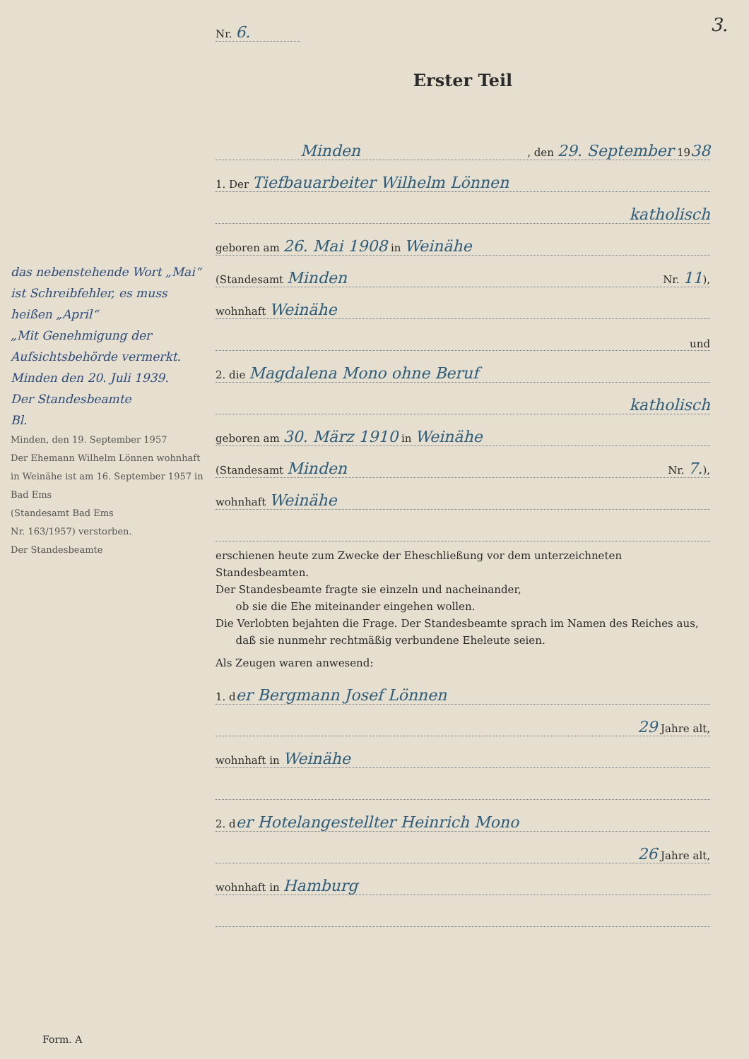3.
das nebenstehende Wort „Mai“ ist Schreibfehler, es muss heißen „April“
„Mit Genehmigung der Aufsichtsbehörde vermerkt.
Minden den 20. Juli 1939.
Der Standesbeamte
Bl.
Minden, den 19. September 1957
Der Ehemann Wilhelm Lönnen wohnhaft in Weinähe ist am 16. September 1957 in Bad Ems
(Standesamt Bad Ems
Nr. 163/1957) verstorben.
Der Standesbeamte
Nr. 6.
Erster Teil
Minden, den 29. September 1938
1. Der Tiefbauarbeiter Wilhelm Lönnen
katholisch
geboren am 26. Mai 1908 in Weinähe
(Standesamt Minden Nr. 11),
wohnhaft Weinähe
und
2. die Magdalena Mono ohne Beruf
katholisch
geboren am 30. März 1910 in Weinähe
(Standesamt Minden Nr. 7.),
wohnhaft Weinähe
erschienen heute zum Zwecke der Eheschließung vor dem unterzeichneten Standesbeamten.
Der Standesbeamte fragte sie einzeln und nacheinander,
ob sie die Ehe miteinander eingehen wollen.
Die Verlobten bejahten die Frage. Der Standesbeamte sprach im Namen des Reiches aus,
daß sie nunmehr rechtmäßig verbundene Eheleute seien.
Als Zeugen waren anwesend:
1. der Bergmann Josef Lönnen
29 Jahre alt,
wohnhaft in Weinähe
2. der Hotelangestellter Heinrich Mono
26 Jahre alt,
wohnhaft in Hamburg
Form. A